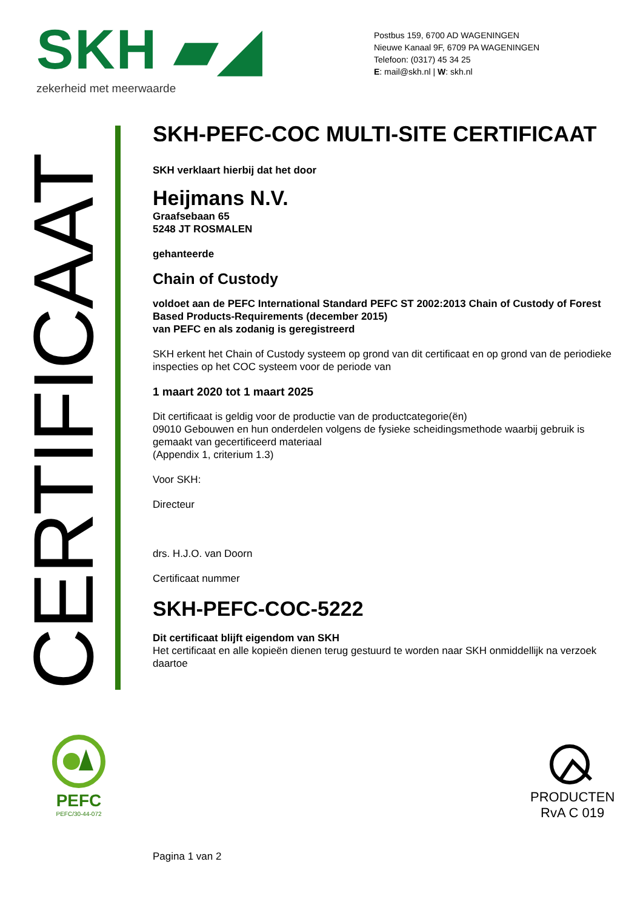SKH ▰◢
zekerheid met meerwaarde
Postbus 159, 6700 AD WAGENINGEN
Nieuwe Kanaal 9F, 6709 PA WAGENINGEN
Telefoon: (0317) 45 34 25
E: mail@skh.nl | W: skh.nl
CERTIFICAAT
SKH-PEFC-COC MULTI-SITE CERTIFICAAT
SKH verklaart hierbij dat het door
Heijmans N.V.
Graafsebaan 65
5248 JT ROSMALEN
gehanteerde
Chain of Custody
voldoet aan de PEFC International Standard PEFC ST 2002:2013 Chain of Custody of Forest Based Products-Requirements (december 2015)
van PEFC en als zodanig is geregistreerd
SKH erkent het Chain of Custody systeem op grond van dit certificaat en op grond van de periodieke inspecties op het COC systeem voor de periode van
1 maart 2020 tot 1 maart 2025
Dit certificaat is geldig voor de productie van de productcategorie(ën)
09010 Gebouwen en hun onderdelen volgens de fysieke scheidingsmethode waarbij gebruik is gemaakt van gecertificeerd materiaal
(Appendix 1, criterium 1.3)
Voor SKH:
Directeur
drs. H.J.O. van Doorn
Certificaat nummer
SKH-PEFC-COC-5222
Dit certificaat blijft eigendom van SKH
Het certificaat en alle kopieën dienen terug gestuurd te worden naar SKH onmiddellijk na verzoek daartoe
PEFC
PEFC/30-44-072
PRODUCTEN
RvA C 019
Pagina 1 van 2